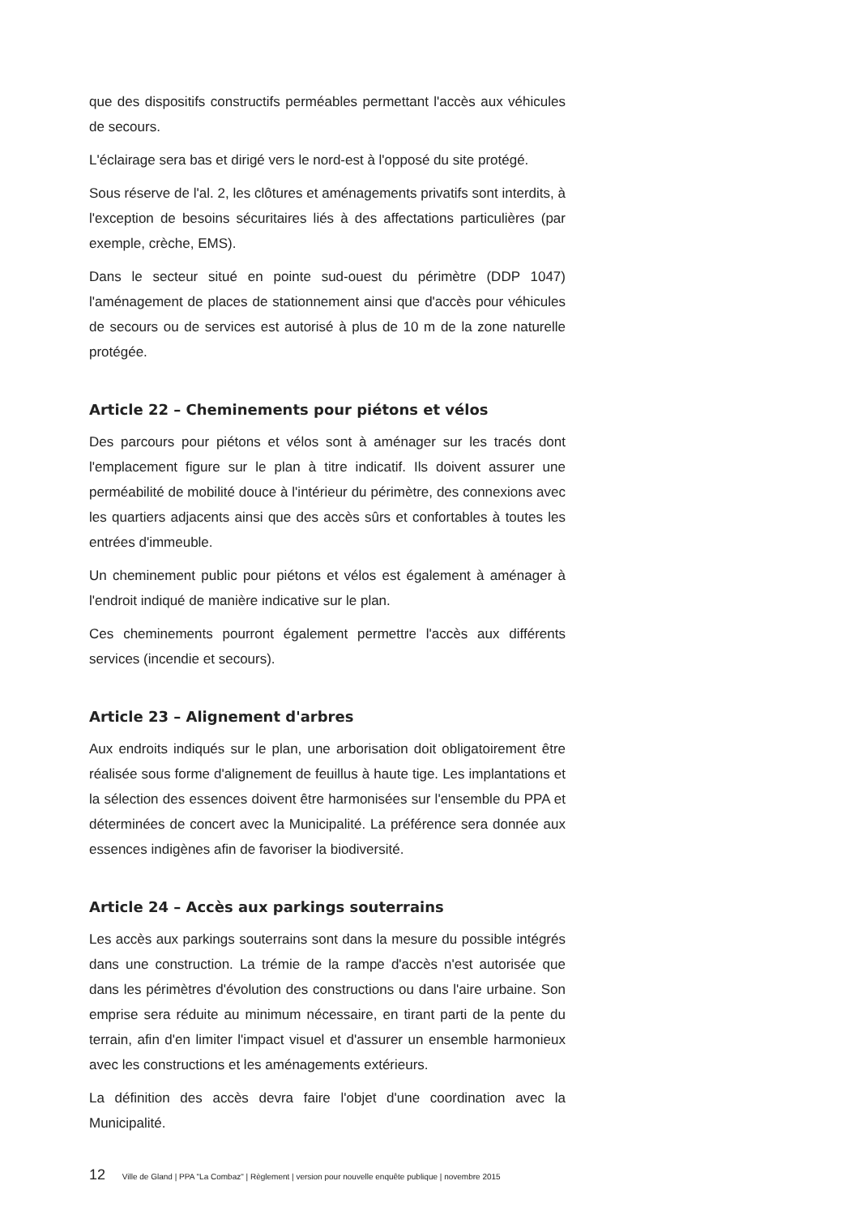que des dispositifs constructifs perméables permettant l'accès aux véhicules de secours.
L'éclairage sera bas et dirigé vers le nord-est à l'opposé du site protégé.
Sous réserve de l'al. 2, les clôtures et aménagements privatifs sont interdits, à l'exception de besoins sécuritaires liés à des affectations particulières (par exemple, crèche, EMS).
Dans le secteur situé en pointe sud-ouest du périmètre (DDP 1047) l'aménagement de places de stationnement ainsi que d'accès pour véhicules de secours ou de services est autorisé à plus de 10 m de la zone naturelle protégée.
Article 22 – Cheminements pour piétons et vélos
Des parcours pour piétons et vélos sont à aménager sur les tracés dont l'emplacement figure sur le plan à titre indicatif. Ils doivent assurer une perméabilité de mobilité douce à l'intérieur du périmètre, des connexions avec les quartiers adjacents ainsi que des accès sûrs et confortables à toutes les entrées d'immeuble.
Un cheminement public pour piétons et vélos est également à aménager à l'endroit indiqué de manière indicative sur le plan.
Ces cheminements pourront également permettre l'accès aux différents services (incendie et secours).
Article 23 – Alignement d'arbres
Aux endroits indiqués sur le plan, une arborisation doit obligatoirement être réalisée sous forme d'alignement de feuillus à haute tige. Les implantations et la sélection des essences doivent être harmonisées sur l'ensemble du PPA et déterminées de concert avec la Municipalité. La préférence sera donnée aux essences indigènes afin de favoriser la biodiversité.
Article 24 – Accès aux parkings souterrains
Les accès aux parkings souterrains sont dans la mesure du possible intégrés dans une construction. La trémie de la rampe d'accès n'est autorisée que dans les périmètres d'évolution des constructions ou dans l'aire urbaine. Son emprise sera réduite au minimum nécessaire, en tirant parti de la pente du terrain, afin d'en limiter l'impact visuel et d'assurer un ensemble harmonieux avec les constructions et les aménagements extérieurs.
La définition des accès devra faire l'objet d'une coordination avec la Municipalité.
12 Ville de Gland | PPA "La Combaz" | Règlement | version pour nouvelle enquête publique | novembre 2015